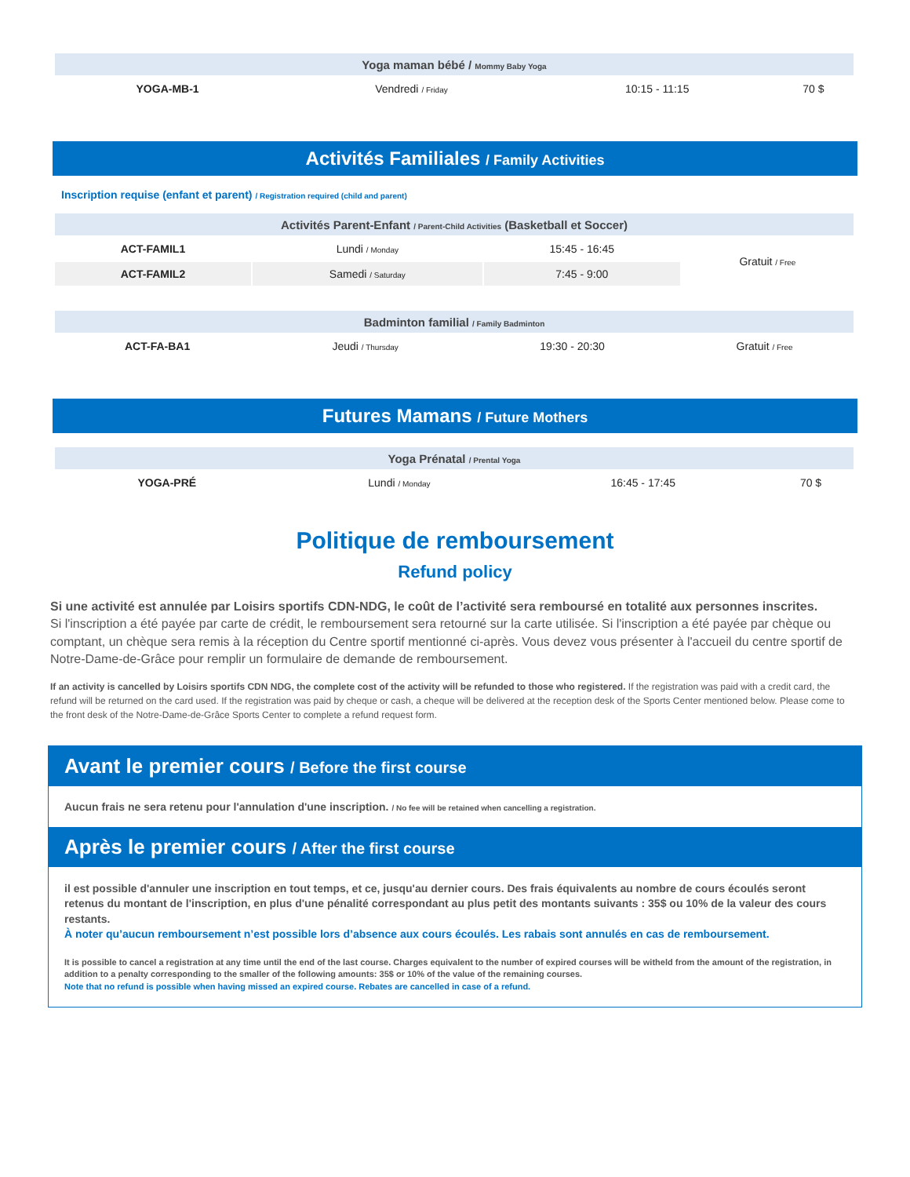| Yoga maman bébé / Mommy Baby Yoga | | | |
| --- | --- | --- | --- |
| YOGA-MB-1 | Vendredi / Friday | 10:15 - 11:15 | 70 $ |
Activités Familiales / Family Activities
Inscription requise (enfant et parent) / Registration required (child and parent)
| Activités Parent-Enfant / Parent-Child Activities (Basketball et Soccer) | | | |
| --- | --- | --- | --- |
| ACT-FAMIL1 | Lundi / Monday | 15:45 - 16:45 | Gratuit / Free |
| ACT-FAMIL2 | Samedi / Saturday | 7:45 - 9:00 | |
| Badminton familial / Family Badminton | | | |
| --- | --- | --- | --- |
| ACT-FA-BA1 | Jeudi / Thursday | 19:30 - 20:30 | Gratuit / Free |
Futures Mamans / Future Mothers
| Yoga Prénatal / Prental Yoga | | | |
| --- | --- | --- | --- |
| YOGA-PRÉ | Lundi / Monday | 16:45 - 17:45 | 70 $ |
Politique de remboursement
Refund policy
Si une activité est annulée par Loisirs sportifs CDN-NDG, le coût de l’activité sera remboursé en totalité aux personnes inscrites.
Si l'inscription a été payée par carte de crédit, le remboursement sera retourné sur la carte utilisée. Si l'inscription a été payée par chèque ou comptant, un chèque sera remis à la réception du Centre sportif mentionné ci-après. Vous devez vous présenter à l'accueil du centre sportif de Notre-Dame-de-Grâce pour remplir un formulaire de demande de remboursement.
If an activity is cancelled by Loisirs sportifs CDN NDG, the complete cost of the activity will be refunded to those who registered. If the registration was paid with a credit card, the refund will be returned on the card used. If the registration was paid by cheque or cash, a cheque will be delivered at the reception desk of the Sports Center mentioned below. Please come to the front desk of the Notre-Dame-de-Grâce Sports Center to complete a refund request form.
Avant le premier cours / Before the first course
Aucun frais ne sera retenu pour l'annulation d'une inscription. / No fee will be retained when cancelling a registration.
Après le premier cours / After the first course
il est possible d'annuler une inscription en tout temps, et ce, jusqu'au dernier cours. Des frais équivalents au nombre de cours écoulés seront retenus du montant de l'inscription, en plus d'une pénalité correspondant au plus petit des montants suivants : 35$ ou 10% de la valeur des cours restants.
À noter qu’aucun remboursement n’est possible lors d’absence aux cours écoulés. Les rabais sont annulés en cas de remboursement.
It is possible to cancel a registration at any time until the end of the last course. Charges equivalent to the number of expired courses will be witheld from the amount of the registration, in addition to a penalty corresponding to the smaller of the following amounts: 35$ or 10% of the value of the remaining courses.
Note that no refund is possible when having missed an expired course. Rebates are cancelled in case of a refund.